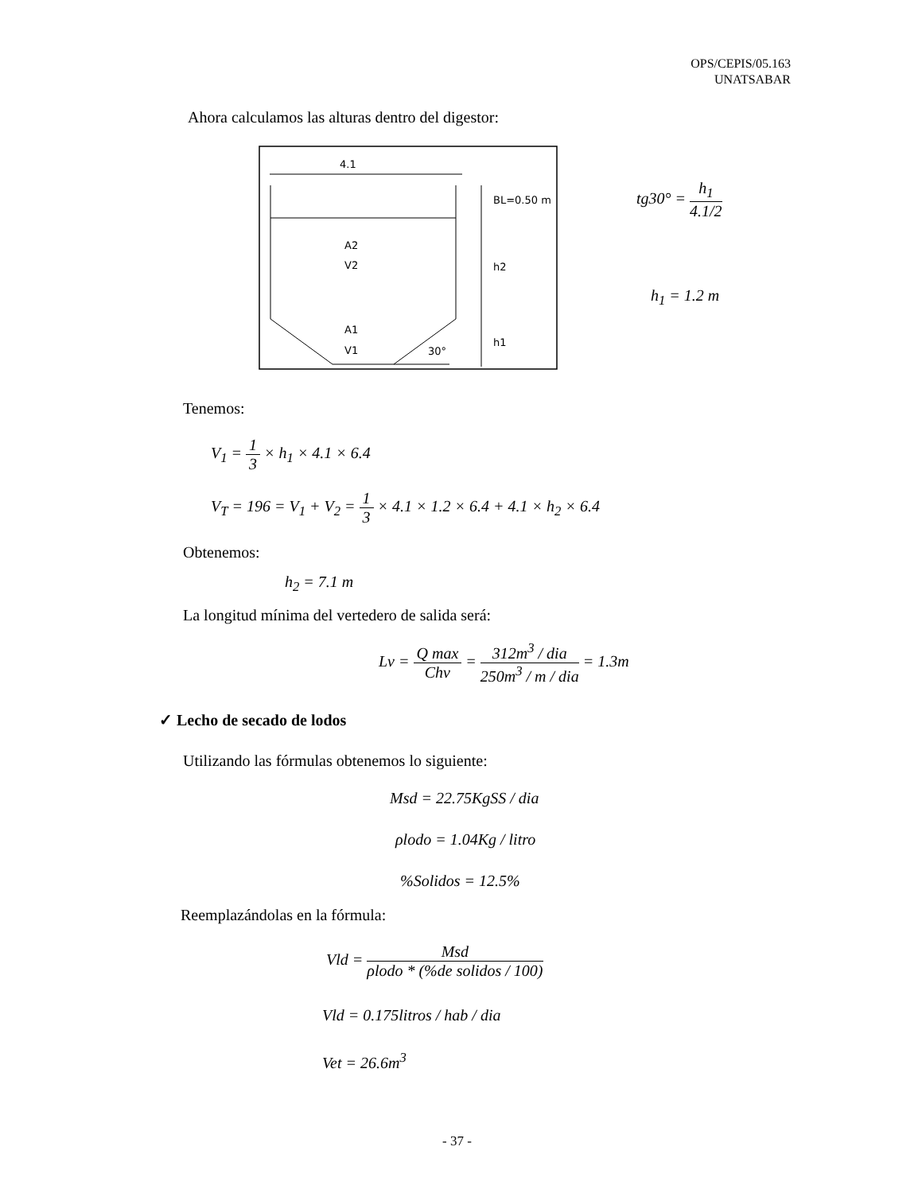OPS/CEPIS/05.163
UNATSABAR
Ahora calculamos las alturas dentro del digestor:
4.1
BL=0.50 m
h2
h1
A2
V2
A1
V1
30°
tg30° = h<sub>1</sub> 4.1/2
h<sub>1</sub> = 1.2 m
Tenemos:
V<sub>1</sub> = 1 3 × h<sub>1</sub> × 4.1 × 6.4
V<sub>T</sub> = 196 = V<sub>1</sub> + V<sub>2</sub> = 1 3 × 4.1 × 1.2 × 6.4 + 4.1 × h<sub>2</sub> × 6.4
Obtenemos:
h<sub>2</sub> = 7.1 m
La longitud mínima del vertedero de salida será:
Lv = Q max Chv = 312m<sup>3</sup> / dia 250m<sup>3</sup> / m / dia = 1.3m
✓ Lecho de secado de lodos
Utilizando las fórmulas obtenemos lo siguiente:
Msd = 22.75KgSS / dia
ρlodo = 1.04Kg / litro
%Solidos = 12.5%
Reemplazándolas en la fórmula:
Vld = Msd ρlodo * (%de solidos / 100)
Vld = 0.175litros / hab / dia
Vet = 26.6m<sup>3</sup>
- 37 -